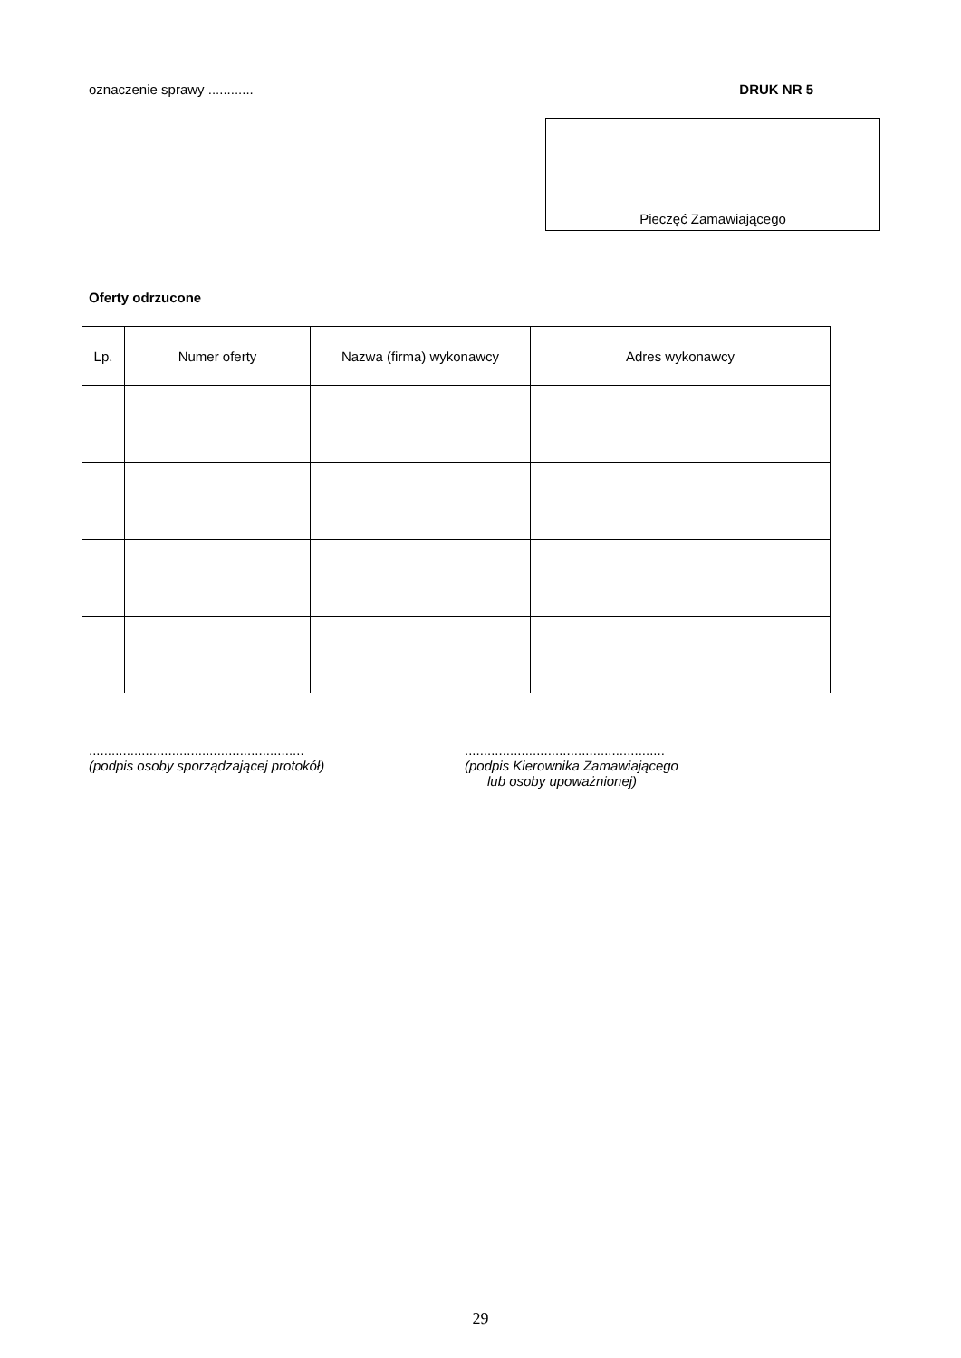oznaczenie sprawy ............ DRUK NR 5
Pieczęć Zamawiającego
Oferty odrzucone
| Lp. | Numer oferty | Nazwa (firma) wykonawcy | Adres wykonawcy |
| --- | --- | --- | --- |
.........................................................
(podpis osoby sporządzającej protokół)
.....................................................
(podpis Kierownika Zamawiającego
lub osoby upoważnionej)
29